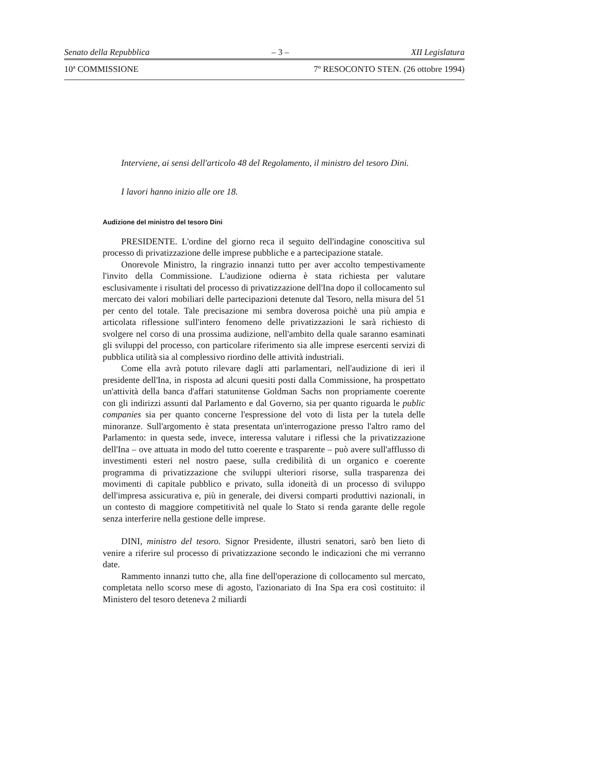Senato della Repubblica – 3 – XII Legislatura
10ª COMMISSIONE 7º RESOCONTO STEN. (26 ottobre 1994)
Interviene, ai sensi dell'articolo 48 del Regolamento, il ministro del tesoro Dini.
I lavori hanno inizio alle ore 18.
Audizione del ministro del tesoro Dini
PRESIDENTE. L'ordine del giorno reca il seguito dell'indagine conoscitiva sul processo di privatizzazione delle imprese pubbliche e a partecipazione statale.
Onorevole Ministro, la ringrazio innanzi tutto per aver accolto tempestivamente l'invito della Commissione. L'audizione odierna è stata richiesta per valutare esclusivamente i risultati del processo di privatizzazione dell'Ina dopo il collocamento sul mercato dei valori mobiliari delle partecipazioni detenute dal Tesoro, nella misura del 51 per cento del totale. Tale precisazione mi sembra doverosa poichè una più ampia e articolata riflessione sull'intero fenomeno delle privatizzazioni le sarà richiesto di svolgere nel corso di una prossima audizione, nell'ambito della quale saranno esaminati gli sviluppi del processo, con particolare riferimento sia alle imprese esercenti servizi di pubblica utilità sia al complessivo riordino delle attività industriali.
Come ella avrà potuto rilevare dagli atti parlamentari, nell'audizione di ieri il presidente dell'Ina, in risposta ad alcuni quesiti posti dalla Commissione, ha prospettato un'attività della banca d'affari statunitense Goldman Sachs non propriamente coerente con gli indirizzi assunti dal Parlamento e dal Governo, sia per quanto riguarda le public companies sia per quanto concerne l'espressione del voto di lista per la tutela delle minoranze. Sull'argomento è stata presentata un'interrogazione presso l'altro ramo del Parlamento: in questa sede, invece, interessa valutare i riflessi che la privatizzazione dell'Ina – ove attuata in modo del tutto coerente e trasparente – può avere sull'afflusso di investimenti esteri nel nostro paese, sulla credibilità di un organico e coerente programma di privatizzazione che sviluppi ulteriori risorse, sulla trasparenza dei movimenti di capitale pubblico e privato, sulla idoneità di un processo di sviluppo dell'impresa assicurativa e, più in generale, dei diversi comparti produttivi nazionali, in un contesto di maggiore competitività nel quale lo Stato si renda garante delle regole senza interferire nella gestione delle imprese.
DINI, ministro del tesoro. Signor Presidente, illustri senatori, sarò ben lieto di venire a riferire sul processo di privatizzazione secondo le indicazioni che mi verranno date.
Rammento innanzi tutto che, alla fine dell'operazione di collocamento sul mercato, completata nello scorso mese di agosto, l'azionariato di Ina Spa era così costituito: il Ministero del tesoro deteneva 2 miliardi